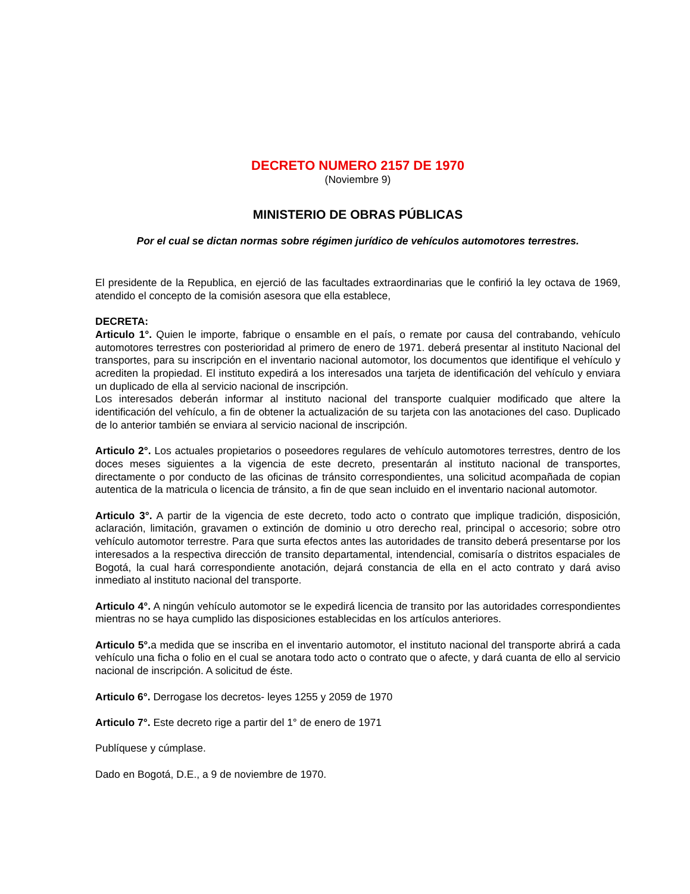DECRETO NUMERO 2157 DE 1970
(Noviembre 9)
MINISTERIO DE OBRAS PÚBLICAS
Por el cual se dictan normas sobre régimen jurídico de vehículos automotores terrestres.
El presidente de la Republica, en ejerció de las facultades extraordinarias que le confirió la ley octava de 1969, atendido el concepto de la comisión asesora que ella establece,
DECRETA:
Articulo 1°. Quien le importe, fabrique o ensamble en el país, o remate por causa del contrabando, vehículo automotores terrestres con posterioridad al primero de enero de 1971. deberá presentar al instituto Nacional del transportes, para su inscripción en el inventario nacional automotor, los documentos que identifique el vehículo y acrediten la propiedad. El instituto expedirá a los interesados una tarjeta de identificación del vehículo y enviara un duplicado de ella al servicio nacional de inscripción.
Los interesados deberán informar al instituto nacional del transporte cualquier modificado que altere la identificación del vehículo, a fin de obtener la actualización de su tarjeta con las anotaciones del caso. Duplicado de lo anterior también se enviara al servicio nacional de inscripción.
Articulo 2°. Los actuales propietarios o poseedores regulares de vehículo automotores terrestres, dentro de los doces meses siguientes a la vigencia de este decreto, presentarán al instituto nacional de transportes, directamente o por conducto de las oficinas de tránsito correspondientes, una solicitud acompañada de copian autentica de la matricula o licencia de tránsito, a fin de que sean incluido en el inventario nacional automotor.
Articulo 3°. A partir de la vigencia de este decreto, todo acto o contrato que implique tradición, disposición, aclaración, limitación, gravamen o extinción de dominio u otro derecho real, principal o accesorio; sobre otro vehículo automotor terrestre. Para que surta efectos antes las autoridades de transito deberá presentarse por los interesados a la respectiva dirección de transito departamental, intendencial, comisaría o distritos espaciales de Bogotá, la cual hará correspondiente anotación, dejará constancia de ella en el acto contrato y dará aviso inmediato al instituto nacional del transporte.
Articulo 4°. A ningún vehículo automotor se le expedirá licencia de transito por las autoridades correspondientes mientras no se haya cumplido las disposiciones establecidas en los artículos anteriores.
Articulo 5°. a medida que se inscriba en el inventario automotor, el instituto nacional del transporte abrirá a cada vehículo una ficha o folio en el cual se anotara todo acto o contrato que o afecte, y dará cuanta de ello al servicio nacional de inscripción. A solicitud de éste.
Articulo 6°. Derrogase los decretos- leyes 1255 y 2059 de 1970
Articulo 7°. Este decreto rige a partir del 1° de enero de 1971
Publíquese y cúmplase.
Dado en Bogotá, D.E., a 9 de noviembre de 1970.